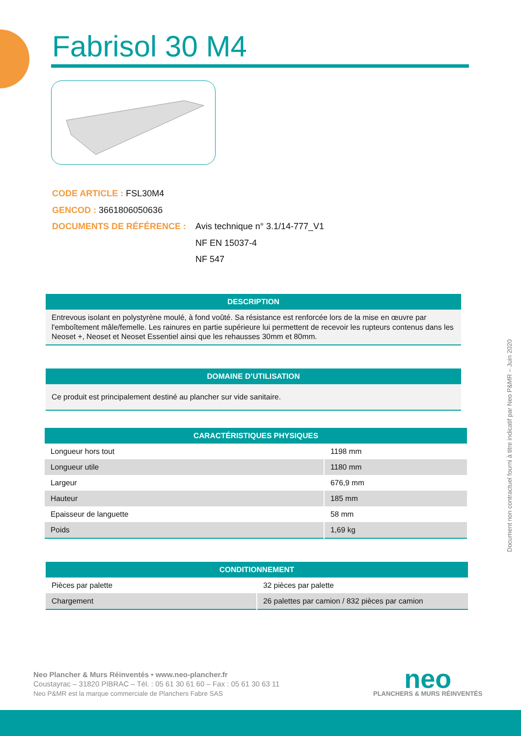Fabrisol 30 M4
CODE ARTICLE : FSL30M4
GENCOD : 3661806050636
DOCUMENTS DE RÉFÉRENCE : Avis technique n° 3.1/14-777_V1
NF EN 15037-4
NF 547
DESCRIPTION
Entrevous isolant en polystyrène moulé, à fond voûté. Sa résistance est renforcée lors de la mise en œuvre par l'emboîtement mâle/femelle. Les rainures en partie supérieure lui permettent de recevoir les rupteurs contenus dans les Neoset +, Neoset et Neoset Essentiel ainsi que les rehausses 30mm et 80mm.
DOMAINE D’UTILISATION
Ce produit est principalement destiné au plancher sur vide sanitaire.
CARACTÉRISTIQUES PHYSIQUES
| Longueur hors tout | 1198 mm |
| Longueur utile | 1180 mm |
| Largeur | 676,9 mm |
| Hauteur | 185 mm |
| Epaisseur de languette | 58 mm |
| Poids | 1,69 kg |
CONDITIONNEMENT
| Pièces par palette | 32 pièces par palette |
| Chargement | 26 palettes par camion / 832 pièces par camion |
Document non contractuel fourni à titre indicatif par Neo P&MR – Juin 2020
Neo Plancher & Murs Réinventés • www.neo-plancher.fr
Coustayrac – 31820 PIBRAC – Tél. : 05 61 30 61 60 – Fax : 05 61 30 63 11
Neo P&MR est la marque commerciale de Planchers Fabre SAS
neo
PLANCHERS & MURS RÉINVENTÉS